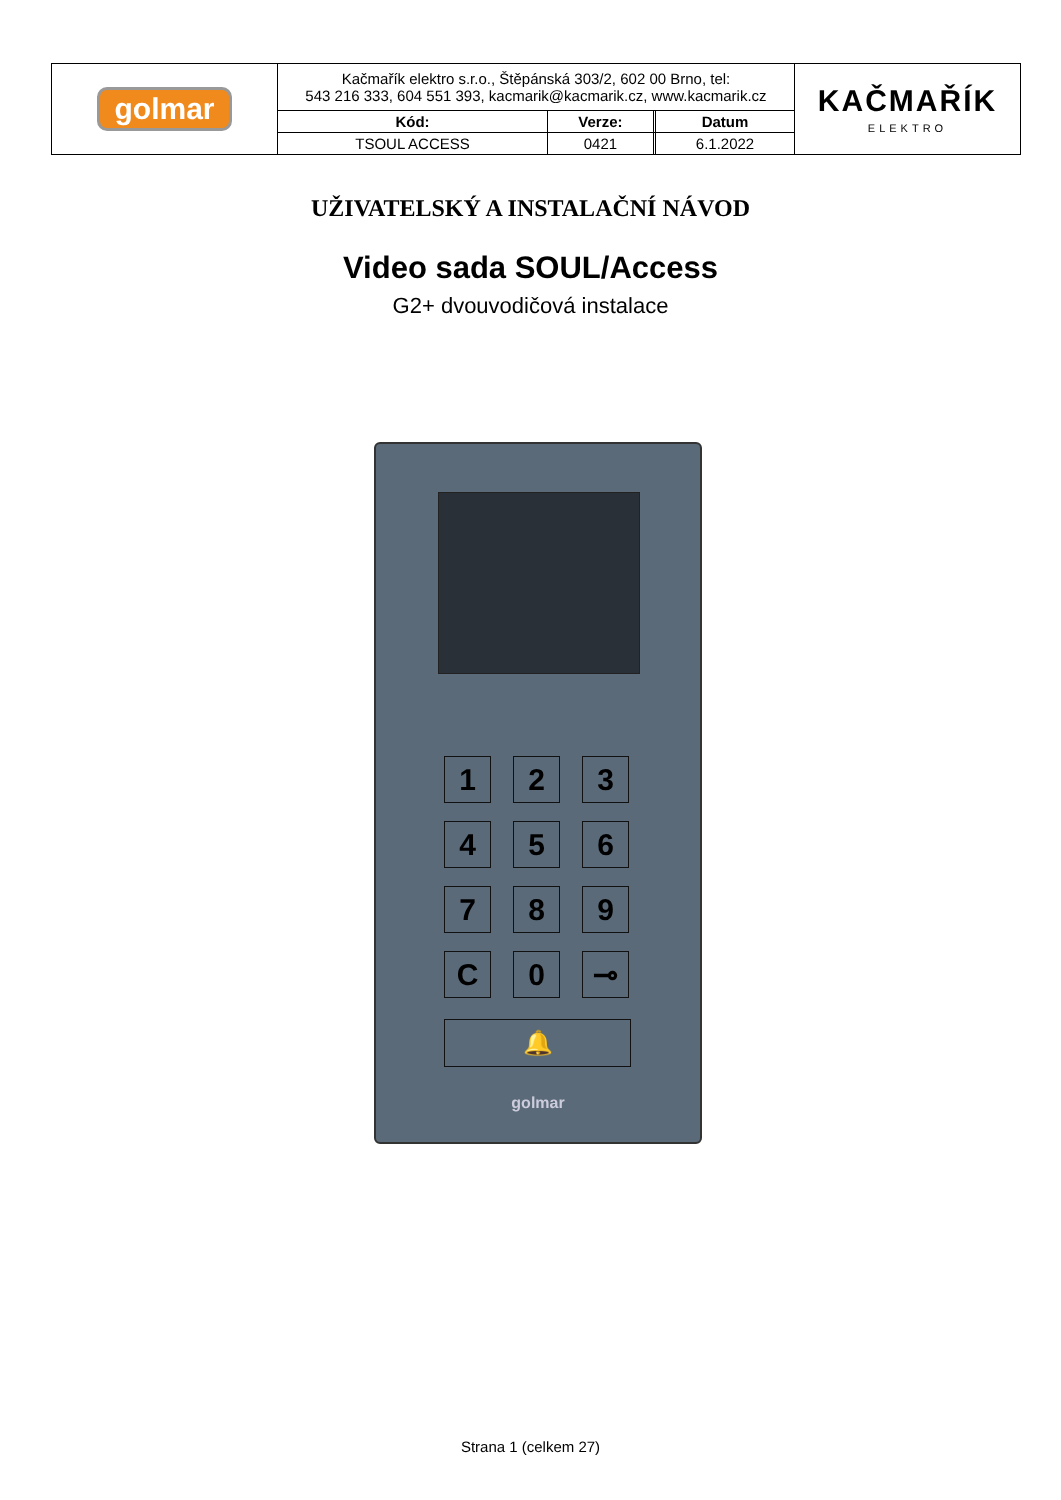| golmar | Kačmařík elektro s.r.o., Štěpánská 303/2, 602 00 Brno, tel: 543 216 333, 604 551 393, kacmarik@kacmarik.cz, www.kacmarik.cz | | | | KAČMAŘÍK ELEKTRO |
| | Kód: | Verze: | | Datum | |
| | TSOUL ACCESS | 0421 | | 6.1.2022 | |
UŽIVATELSKÝ A INSTALAČNÍ NÁVOD
Video sada SOUL/Access
G2+ dvouvodičová instalace
1
2
3
4
5
6
7
8
9
C
0
⊸
🔔
golmar
Strana 1 (celkem 27)